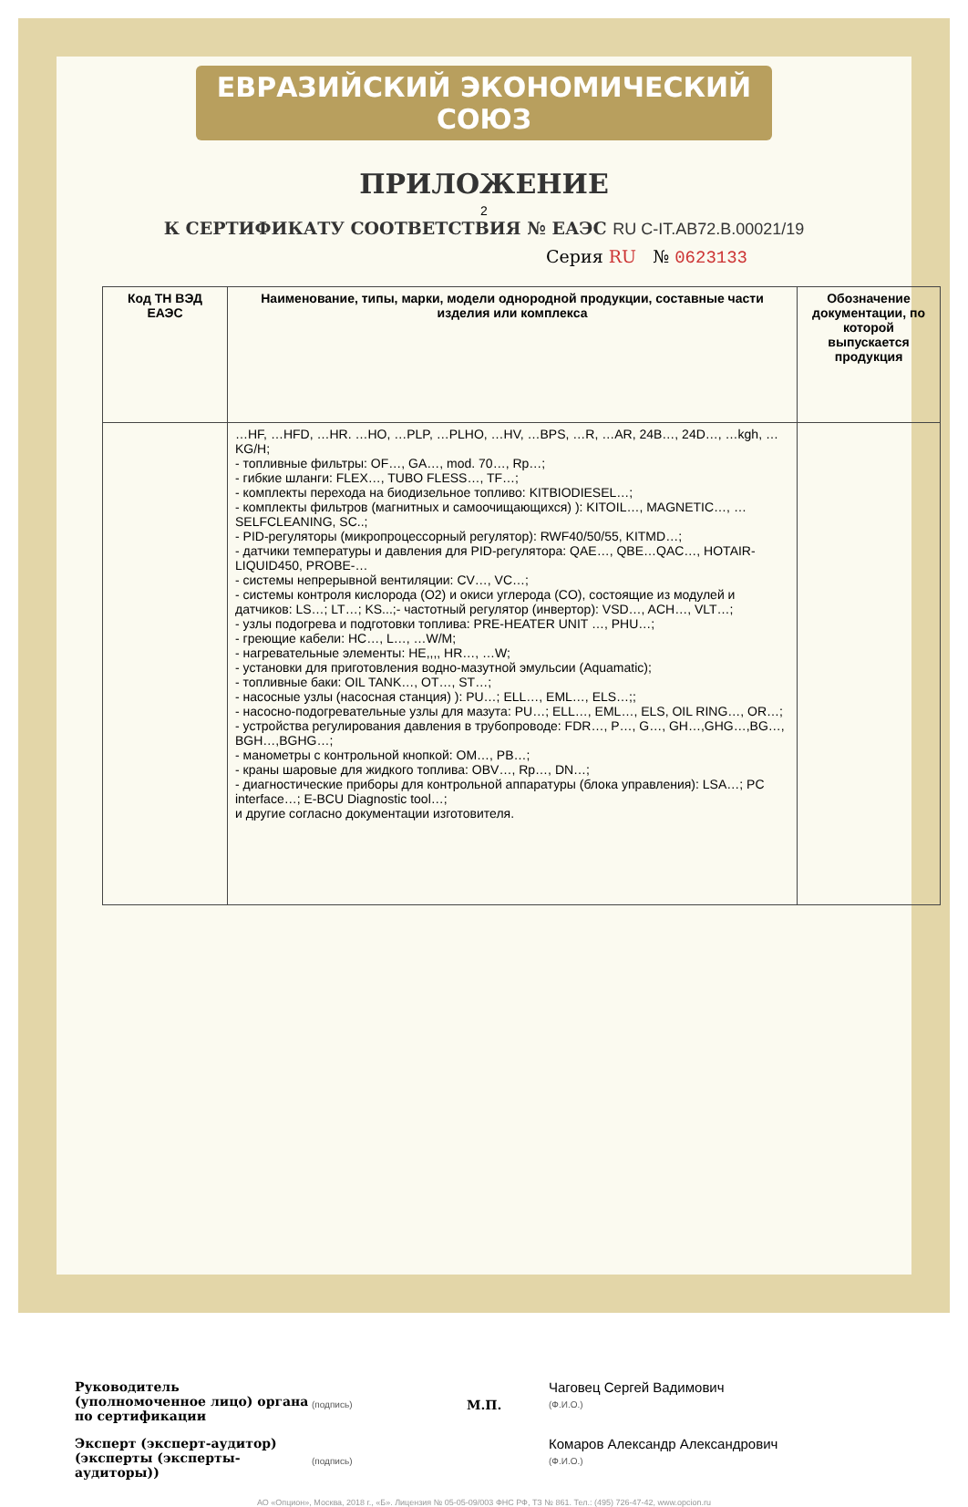ЕВРАЗИЙСКИЙ ЭКОНОМИЧЕСКИЙ СОЮЗ
ПРИЛОЖЕНИЕ
2
К СЕРТИФИКАТУ СООТВЕТСТВИЯ № ЕАЭС RU C-IT.AB72.B.00021/19
Серия RU № 0623133
| Код ТН ВЭД ЕАЭС | Наименование, типы, марки, модели однородной продукции, составные части изделия или комплекса | Обозначение документации, по которой выпускается продукция |
| --- | --- | --- |
| | …HF, …HFD, …HR. …HO, …PLP, …PLHO, …HV, …BPS, …R, …AR, 24B…, 24D…, …kgh, …KG/H; - топливные фильтры: OF…, GA…, mod. 70…, Rp…; - гибкие шланги: FLEX…, TUBO FLESS…, TF…; - комплекты перехода на биодизельное топливо: KITBIODIESEL…; - комплекты фильтров (магнитных и самоочищающихся) ): KITOIL…, MAGNETIC…, … SELFCLEANING, SC..; - PID-регуляторы (микропроцессорный регулятор): RWF40/50/55, KITMD…; - датчики температуры и давления для PID-регулятора: QAE…, QBE…QAC…, HOTAIR-LIQUID450, PROBE-… - системы непрерывной вентиляции: CV…, VC…; - системы контроля кислорода (O2) и окиси углерода (CO), состоящие из модулей и датчиков: LS…; LT…; KS...;- частотный регулятор (инвертор): VSD…, ACH…, VLT…; - узлы подогрева и подготовки топлива: PRE-HEATER UNIT …, PHU…; - греющие кабели: HC…, L…, …W/M; - нагревательные элементы: HE,,,, HR…, …W; - установки для приготовления водно-мазутной эмульсии (Aquamatic); - топливные баки: OIL TANK…, OT…, ST…; - насосные узлы (насосная станция) ): PU…; ELL…, EML…, ELS…;; - насосно-подогревательные узлы для мазута: PU…; ELL…, EML…, ELS, OIL RING…, OR…; - устройства регулирования давления в трубопроводе: FDR…, P…, G…, GH…,GHG…,BG…, BGH…,BGHG…; - манометры с контрольной кнопкой: OM…, PB…; - краны шаровые для жидкого топлива: OBV…, Rp…, DN…; - диагностические приборы для контрольной аппаратуры (блока управления): LSA…; PC interface…; E-BCU Diagnostic tool…; и другие согласно документации изготовителя. | |
Руководитель (уполномоченное лицо) органа по сертификации
(подпись)
М.П.
Чаговец Сергей Вадимович
(Ф.И.О.)
Эксперт (эксперт-аудитор) (эксперты (эксперты-аудиторы))
(подпись)
Комаров Александр Александрович
(Ф.И.О.)
АО «Опцион», Москва, 2018 г., «Б». Лицензия № 05-05-09/003 ФНС РФ, ТЗ № 861. Тел.: (495) 726-47-42, www.opcion.ru